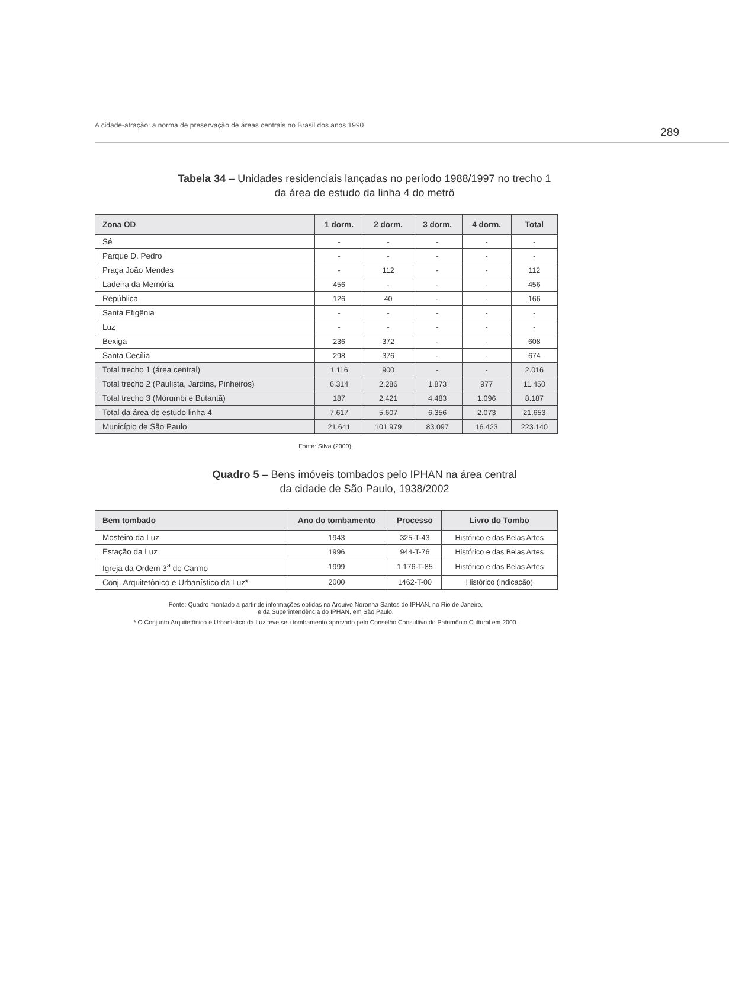A cidade-atração: a norma de preservação de áreas centrais no Brasil dos anos 1990 289
Tabela 34 – Unidades residenciais lançadas no período 1988/1997 no trecho 1
da área de estudo da linha 4 do metrô
| Zona OD | 1 dorm. | 2 dorm. | 3 dorm. | 4 dorm. | Total |
| --- | --- | --- | --- | --- | --- |
| Sé | - | - | - | - | - |
| Parque D. Pedro | - | - | - | - | - |
| Praça João Mendes | - | 112 | - | - | 112 |
| Ladeira da Memória | 456 | - | - | - | 456 |
| República | 126 | 40 | - | - | 166 |
| Santa Efigênia | - | - | - | - | - |
| Luz | - | - | - | - | - |
| Bexiga | 236 | 372 | - | - | 608 |
| Santa Cecília | 298 | 376 | - | - | 674 |
| Total trecho 1 (área central) | 1.116 | 900 | - | - | 2.016 |
| Total trecho 2 (Paulista, Jardins, Pinheiros) | 6.314 | 2.286 | 1.873 | 977 | 11.450 |
| Total trecho 3 (Morumbi e Butantã) | 187 | 2.421 | 4.483 | 1.096 | 8.187 |
| Total da área de estudo linha 4 | 7.617 | 5.607 | 6.356 | 2.073 | 21.653 |
| Município de São Paulo | 21.641 | 101.979 | 83.097 | 16.423 | 223.140 |
Fonte: Silva (2000).
Quadro 5 – Bens imóveis tombados pelo IPHAN na área central
da cidade de São Paulo, 1938/2002
| Bem tombado | Ano do tombamento | Processo | Livro do Tombo |
| --- | --- | --- | --- |
| Mosteiro da Luz | 1943 | 325-T-43 | Histórico e das Belas Artes |
| Estação da Luz | 1996 | 944-T-76 | Histórico e das Belas Artes |
| Igreja da Ordem 3<sup>a</sup> do Carmo | 1999 | 1.176-T-85 | Histórico e das Belas Artes |
| Conj. Arquitetônico e Urbanístico da Luz* | 2000 | 1462-T-00 | Histórico (indicação) |
Fonte: Quadro montado a partir de informações obtidas no Arquivo Noronha Santos do IPHAN, no Rio de Janeiro,
e da Superintendência do IPHAN, em São Paulo.
* O Conjunto Arquitetônico e Urbanístico da Luz teve seu tombamento aprovado pelo Conselho Consultivo do Patrimônio Cultural em 2000.